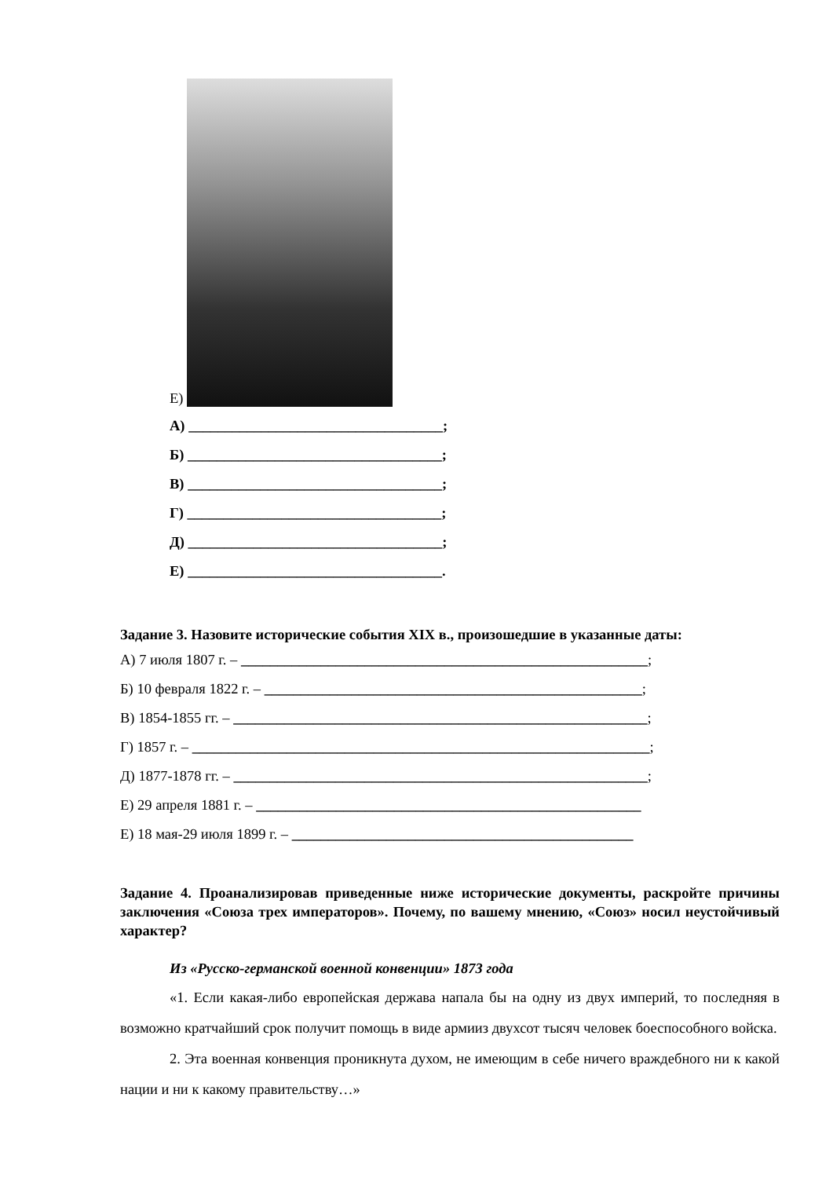Е)
А) ___________________________________;
Б) ___________________________________;
В) ___________________________________;
Г) ___________________________________;
Д) ___________________________________;
Е) ___________________________________.
Задание 3. Назовите исторические события XIX в., произошедшие в указанные даты:
А) 7 июля 1807 г. – ________________________________________________________;
Б) 10 февраля 1822 г. – ____________________________________________________;
В) 1854-1855 гг. – _________________________________________________________;
Г) 1857 г. – _______________________________________________________________;
Д) 1877-1878 гг. – _________________________________________________________;
Е) 29 апреля 1881 г. – _____________________________________________________
Е) 18 мая-29 июля 1899 г. – _______________________________________________
Задание 4. Проанализировав приведенные ниже исторические документы, раскройте причины заключения «Союза трех императоров». Почему, по вашему мнению, «Союз» носил неустойчивый характер?
Из «Русско-германской военной конвенции» 1873 года
«1. Если какая-либо европейская держава напала бы на одну из двух империй, то последняя в возможно кратчайший срок получит помощь в виде армииз двухсот тысяч человек боеспособного войска.
2. Эта военная конвенция проникнута духом, не имеющим в себе ничего враждебного ни к какой нации и ни к какому правительству…»